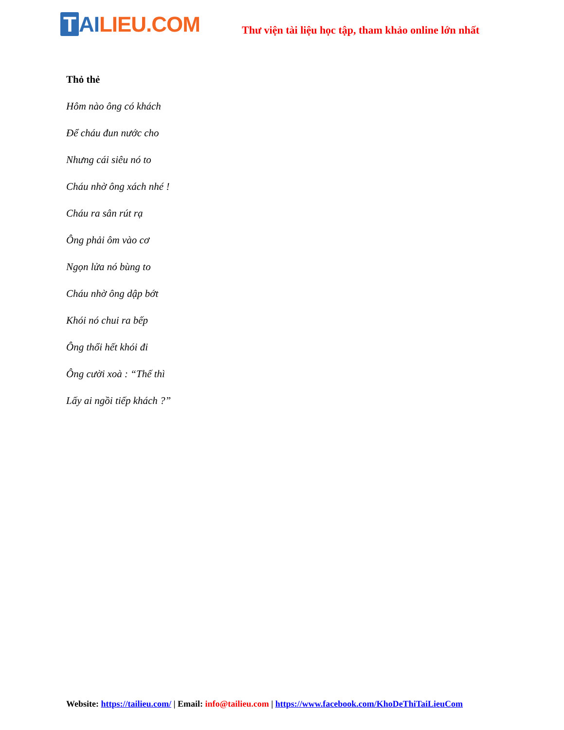T AI LIEU.COM
Thư viện tài liệu học tập, tham khảo online lớn nhất
Thỏ thẻ
Hôm nào ông có khách
Để cháu đun nước cho
Nhưng cái siêu nó to
Cháu nhờ ông xách nhé !
Cháu ra sân rút rạ
Ông phải ôm vào cơ
Ngọn lửa nó bùng to
Cháu nhờ ông dập bớt
Khói nó chui ra bếp
Ông thổi hết khói đi
Ông cười xoà : “Thế thì
Lấy ai ngồi tiếp khách ?”
Website: https://tailieu.com/ | Email: info@tailieu.com | https://www.facebook.com/KhoDeThiTaiLieuCom